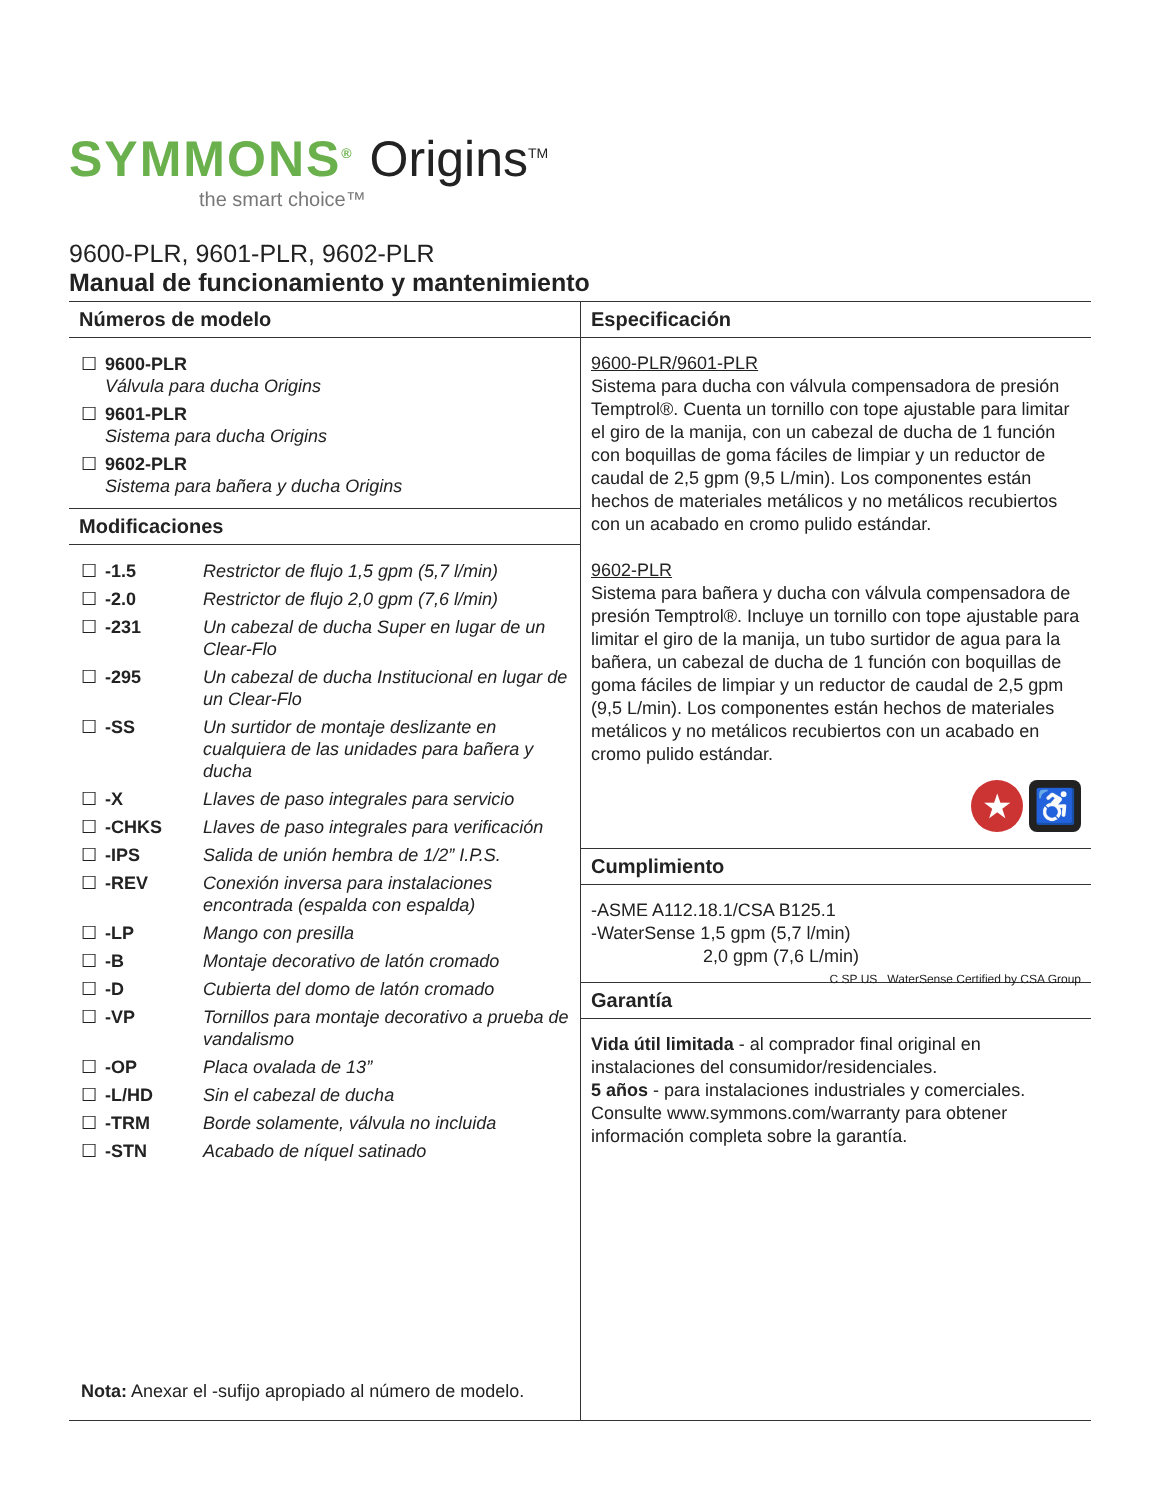SYMMONS<sup>®</sup> Origins<sup>TM</sup>
the smart choice™
9600-PLR, 9601-PLR, 9602-PLR
Manual de funcionamiento y mantenimiento
Números de modelo
| ☐ | 9600-PLR Válvula para ducha Origins |
| ☐ | 9601-PLR Sistema para ducha Origins |
| ☐ | 9602-PLR Sistema para bañera y ducha Origins |
Modificaciones
| ☐ | -1.5 | Restrictor de flujo 1,5 gpm (5,7 l/min) |
| ☐ | -2.0 | Restrictor de flujo 2,0 gpm (7,6 l/min) |
| ☐ | -231 | Un cabezal de ducha Super en lugar de un Clear-Flo |
| ☐ | -295 | Un cabezal de ducha Institucional en lugar de un Clear-Flo |
| ☐ | -SS | Un surtidor de montaje deslizante en cualquiera de las unidades para bañera y ducha |
| ☐ | -X | Llaves de paso integrales para servicio |
| ☐ | -CHKS | Llaves de paso integrales para verificación |
| ☐ | -IPS | Salida de unión hembra de 1/2” I.P.S. |
| ☐ | -REV | Conexión inversa para instalaciones encontrada (espalda con espalda) |
| ☐ | -LP | Mango con presilla |
| ☐ | -B | Montaje decorativo de latón cromado |
| ☐ | -D | Cubierta del domo de latón cromado |
| ☐ | -VP | Tornillos para montaje decorativo a prueba de vandalismo |
| ☐ | -OP | Placa ovalada de 13” |
| ☐ | -L/HD | Sin el cabezal de ducha |
| ☐ | -TRM | Borde solamente, válvula no incluida |
| ☐ | -STN | Acabado de níquel satinado |
Nota: Anexar el -sufijo apropiado al número de modelo.
Especificación
9600-PLR/9601-PLR
Sistema para ducha con válvula compensadora de presión Temptrol®. Cuenta un tornillo con tope ajustable para limitar el giro de la manija, con un cabezal de ducha de 1 función con boquillas de goma fáciles de limpiar y un reductor de caudal de 2,5 gpm (9,5 L/min). Los componentes están hechos de materiales metálicos y no metálicos recubiertos con un acabado en cromo pulido estándar.
9602-PLR
Sistema para bañera y ducha con válvula compensadora de presión Temptrol®. Incluye un tornillo con tope ajustable para limitar el giro de la manija, un tubo surtidor de agua para la bañera, un cabezal de ducha de 1 función con boquillas de goma fáciles de limpiar y un reductor de caudal de 2,5 gpm (9,5 L/min). Los componentes están hechos de materiales metálicos y no metálicos recubiertos con un acabado en cromo pulido estándar.
★ ♿
Cumplimiento
-ASME A112.18.1/CSA B125.1
-WaterSense 1,5 gpm (5,7 l/min)
2,0 gpm (7,6 L/min) C SP US WaterSense Certified by CSA Group
Garantía
Vida útil limitada - al comprador final original en instalaciones del consumidor/residenciales.
5 años - para instalaciones industriales y comerciales. Consulte www.symmons.com/warranty para obtener información completa sobre la garantía.